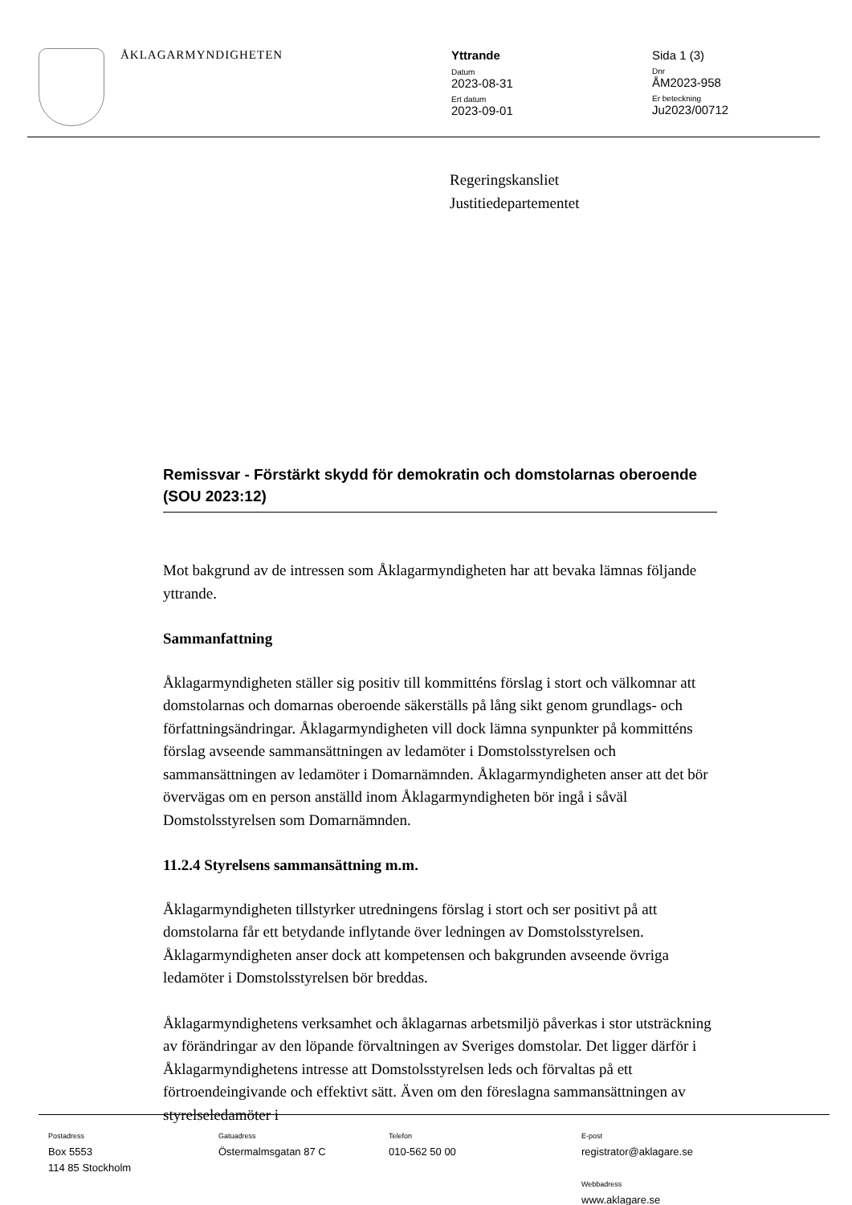ÅKLAGARMYNDIGHETEN Yttrande
Datum
2023-08-31
Ert datum
2023-09-01
Sida 1 (3)
Dnr
ÅM2023-958
Er beteckning
Ju2023/00712
Regeringskansliet
Justitiedepartementet
Remissvar - Förstärkt skydd för demokratin och domstolarnas oberoende (SOU 2023:12)
Mot bakgrund av de intressen som Åklagarmyndigheten har att bevaka lämnas följande yttrande.
Sammanfattning
Åklagarmyndigheten ställer sig positiv till kommitténs förslag i stort och välkomnar att domstolarnas och domarnas oberoende säkerställs på lång sikt genom grundlags- och författningsändringar. Åklagarmyndigheten vill dock lämna synpunkter på kommitténs förslag avseende sammansättningen av ledamöter i Domstolsstyrelsen och sammansättningen av ledamöter i Domarnämnden. Åklagarmyndigheten anser att det bör övervägas om en person anställd inom Åklagarmyndigheten bör ingå i såväl Domstolsstyrelsen som Domarnämnden.
11.2.4 Styrelsens sammansättning m.m.
Åklagarmyndigheten tillstyrker utredningens förslag i stort och ser positivt på att domstolarna får ett betydande inflytande över ledningen av Domstolsstyrelsen. Åklagarmyndigheten anser dock att kompetensen och bakgrunden avseende övriga ledamöter i Domstolsstyrelsen bör breddas.
Åklagarmyndighetens verksamhet och åklagarnas arbetsmiljö påverkas i stor utsträckning av förändringar av den löpande förvaltningen av Sveriges domstolar. Det ligger därför i Åklagarmyndighetens intresse att Domstolsstyrelsen leds och förvaltas på ett förtroendeingivande och effektivt sätt. Även om den föreslagna sammansättningen av styrelseledamöter i
Postadress
Box 5553
114 85 Stockholm
Gatuadress
Östermalmsgatan 87 C
Telefon
010-562 50 00
E-post
registrator@aklagare.se
Webbadress
www.aklagare.se